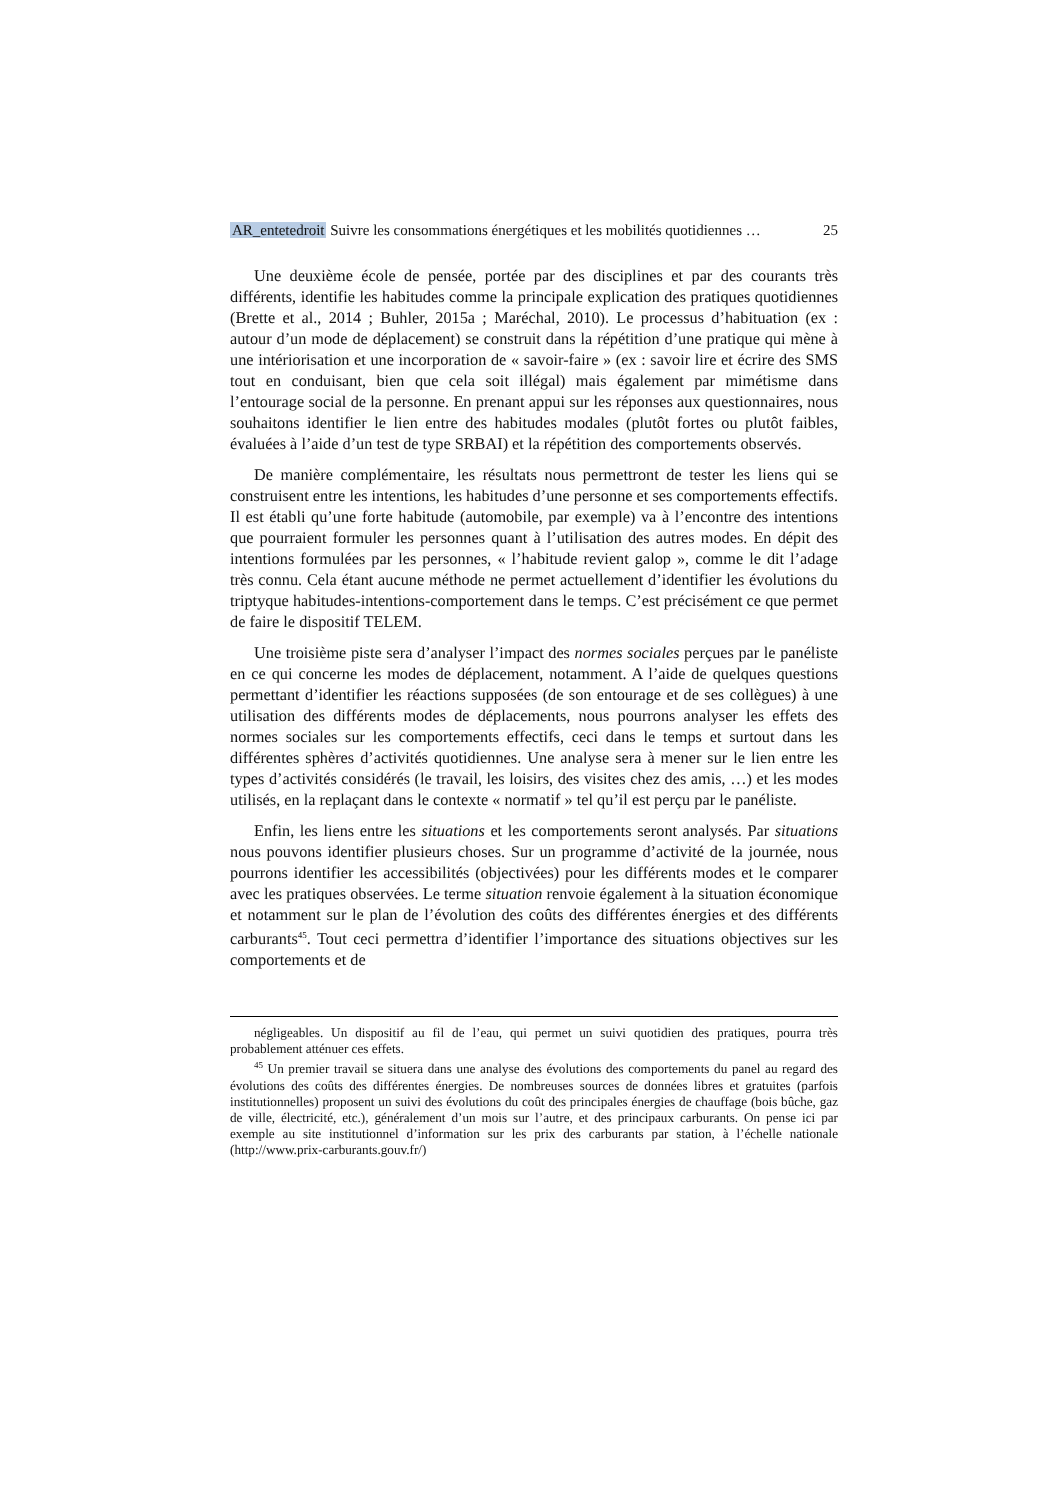AR_entetedroit Suivre les consommations énergétiques et les mobilités quotidiennes … 25
Une deuxième école de pensée, portée par des disciplines et par des courants très différents, identifie les habitudes comme la principale explication des pratiques quotidiennes (Brette et al., 2014 ; Buhler, 2015a ; Maréchal, 2010). Le processus d’habituation (ex : autour d’un mode de déplacement) se construit dans la répétition d’une pratique qui mène à une intériorisation et une incorporation de « savoir-faire » (ex : savoir lire et écrire des SMS tout en conduisant, bien que cela soit illégal) mais également par mimétisme dans l’entourage social de la personne. En prenant appui sur les réponses aux questionnaires, nous souhaitons identifier le lien entre des habitudes modales (plutôt fortes ou plutôt faibles, évaluées à l’aide d’un test de type SRBAI) et la répétition des comportements observés.
De manière complémentaire, les résultats nous permettront de tester les liens qui se construisent entre les intentions, les habitudes d’une personne et ses comportements effectifs. Il est établi qu’une forte habitude (automobile, par exemple) va à l’encontre des intentions que pourraient formuler les personnes quant à l’utilisation des autres modes. En dépit des intentions formulées par les personnes, « l’habitude revient galop », comme le dit l’adage très connu. Cela étant aucune méthode ne permet actuellement d’identifier les évolutions du triptyque habitudes-intentions-comportement dans le temps. C’est précisément ce que permet de faire le dispositif TELEM.
Une troisième piste sera d’analyser l’impact des normes sociales perçues par le panéliste en ce qui concerne les modes de déplacement, notamment. A l’aide de quelques questions permettant d’identifier les réactions supposées (de son entourage et de ses collègues) à une utilisation des différents modes de déplacements, nous pourrons analyser les effets des normes sociales sur les comportements effectifs, ceci dans le temps et surtout dans les différentes sphères d’activités quotidiennes. Une analyse sera à mener sur le lien entre les types d’activités considérés (le travail, les loisirs, des visites chez des amis, …) et les modes utilisés, en la replaçant dans le contexte « normatif » tel qu’il est perçu par le panéliste.
Enfin, les liens entre les situations et les comportements seront analysés. Par situations nous pouvons identifier plusieurs choses. Sur un programme d’activité de la journée, nous pourrons identifier les accessibilités (objectivées) pour les différents modes et le comparer avec les pratiques observées. Le terme situation renvoie également à la situation économique et notamment sur le plan de l’évolution des coûts des différentes énergies et des différents carburants<sup>45</sup>. Tout ceci permettra d’identifier l’importance des situations objectives sur les comportements et de
négligeables. Un dispositif au fil de l’eau, qui permet un suivi quotidien des pratiques, pourra très probablement atténuer ces effets.
<sup>45</sup> Un premier travail se situera dans une analyse des évolutions des comportements du panel au regard des évolutions des coûts des différentes énergies. De nombreuses sources de données libres et gratuites (parfois institutionnelles) proposent un suivi des évolutions du coût des principales énergies de chauffage (bois bûche, gaz de ville, électricité, etc.), généralement d’un mois sur l’autre, et des principaux carburants. On pense ici par exemple au site institutionnel d’information sur les prix des carburants par station, à l’échelle nationale (http://www.prix-carburants.gouv.fr/)